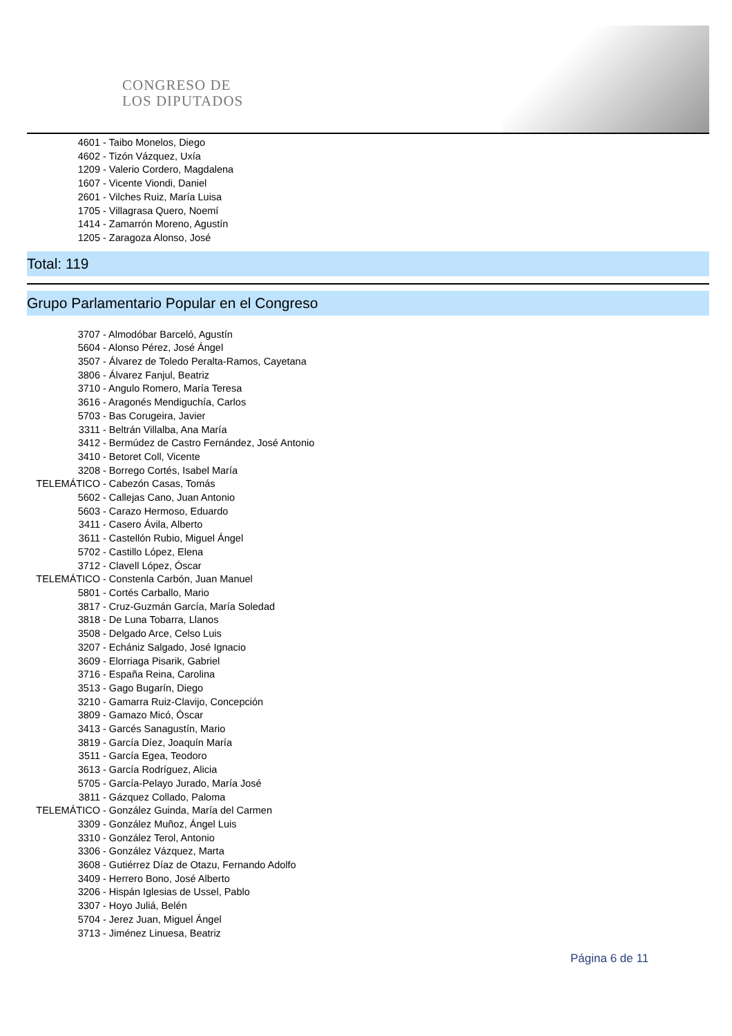CONGRESO DE
LOS DIPUTADOS
4601 - Taibo Monelos, Diego
4602 - Tizón Vázquez, Uxía
1209 - Valerio Cordero, Magdalena
1607 - Vicente Viondi, Daniel
2601 - Vilches Ruiz, María Luisa
1705 - Villagrasa Quero, Noemí
1414 - Zamarrón Moreno, Agustín
1205 - Zaragoza Alonso, José
Total: 119
Grupo Parlamentario Popular en el Congreso
3707 - Almodóbar Barceló, Agustín
5604 - Alonso Pérez, José Ángel
3507 - Álvarez de Toledo Peralta-Ramos, Cayetana
3806 - Álvarez Fanjul, Beatriz
3710 - Angulo Romero, María Teresa
3616 - Aragonés Mendiguchía, Carlos
5703 - Bas Corugeira, Javier
3311 - Beltrán Villalba, Ana María
3412 - Bermúdez de Castro Fernández, José Antonio
3410 - Betoret Coll, Vicente
3208 - Borrego Cortés, Isabel María
TELEMÁTICO - Cabezón Casas, Tomás
5602 - Callejas Cano, Juan Antonio
5603 - Carazo Hermoso, Eduardo
3411 - Casero Ávila, Alberto
3611 - Castellón Rubio, Miguel Ángel
5702 - Castillo López, Elena
3712 - Clavell López, Óscar
TELEMÁTICO - Constenla Carbón, Juan Manuel
5801 - Cortés Carballo, Mario
3817 - Cruz-Guzmán García, María Soledad
3818 - De Luna Tobarra, Llanos
3508 - Delgado Arce, Celso Luis
3207 - Echániz Salgado, José Ignacio
3609 - Elorriaga Pisarik, Gabriel
3716 - España Reina, Carolina
3513 - Gago Bugarín, Diego
3210 - Gamarra Ruiz-Clavijo, Concepción
3809 - Gamazo Micó, Óscar
3413 - Garcés Sanagustín, Mario
3819 - García Díez, Joaquín María
3511 - García Egea, Teodoro
3613 - García Rodríguez, Alicia
5705 - García-Pelayo Jurado, María José
3811 - Gázquez Collado, Paloma
TELEMÁTICO - González Guinda, María del Carmen
3309 - González Muñoz, Ángel Luis
3310 - González Terol, Antonio
3306 - González Vázquez, Marta
3608 - Gutiérrez Díaz de Otazu, Fernando Adolfo
3409 - Herrero Bono, José Alberto
3206 - Hispán Iglesias de Ussel, Pablo
3307 - Hoyo Juliá, Belén
5704 - Jerez Juan, Miguel Ángel
3713 - Jiménez Linuesa, Beatriz
Página 6 de 11